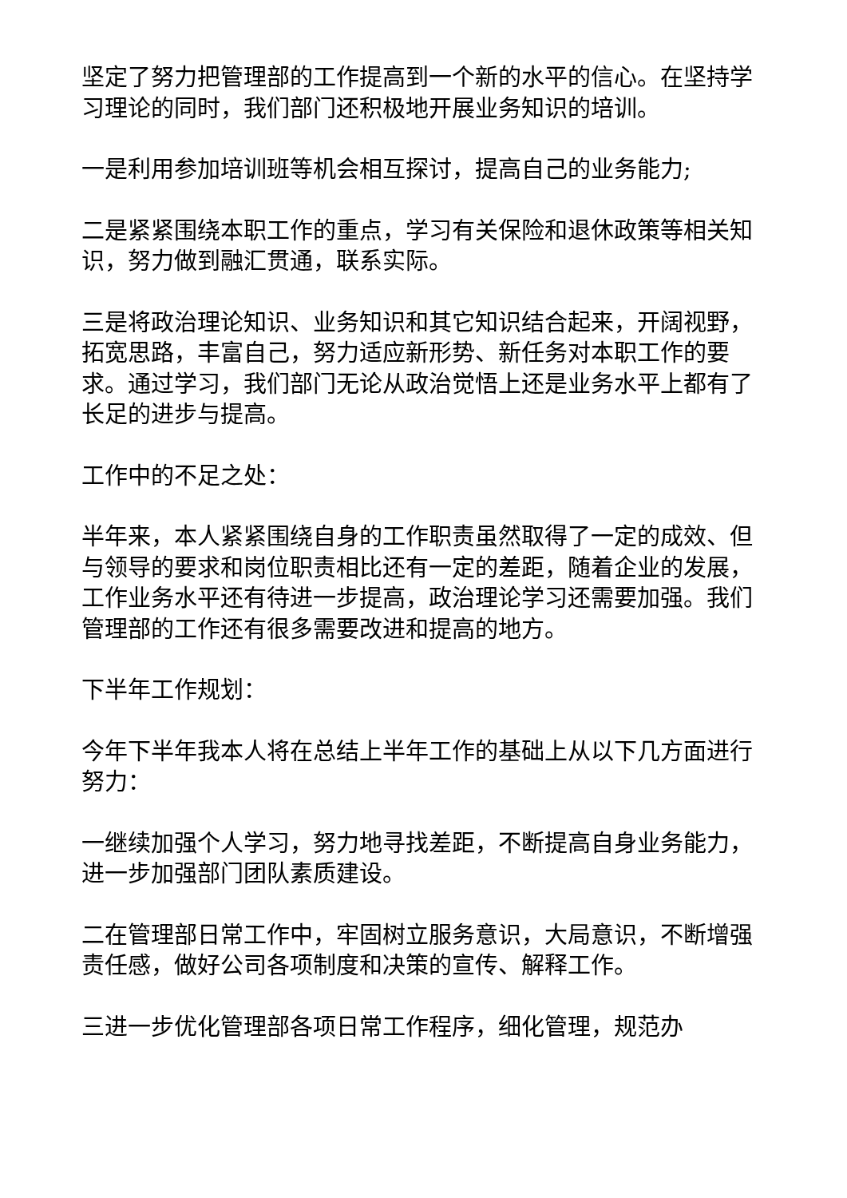坚定了努力把管理部的工作提高到一个新的水平的信心。在坚持学习理论的同时，我们部门还积极地开展业务知识的培训。
一是利用参加培训班等机会相互探讨，提高自己的业务能力;
二是紧紧围绕本职工作的重点，学习有关保险和退休政策等相关知识，努力做到融汇贯通，联系实际。
三是将政治理论知识、业务知识和其它知识结合起来，开阔视野，拓宽思路，丰富自己，努力适应新形势、新任务对本职工作的要求。通过学习，我们部门无论从政治觉悟上还是业务水平上都有了长足的进步与提高。
工作中的不足之处：
半年来，本人紧紧围绕自身的工作职责虽然取得了一定的成效、但与领导的要求和岗位职责相比还有一定的差距，随着企业的发展，工作业务水平还有待进一步提高，政治理论学习还需要加强。我们管理部的工作还有很多需要改进和提高的地方。
下半年工作规划：
今年下半年我本人将在总结上半年工作的基础上从以下几方面进行努力：
一继续加强个人学习，努力地寻找差距，不断提高自身业务能力，进一步加强部门团队素质建设。
二在管理部日常工作中，牢固树立服务意识，大局意识，不断增强责任感，做好公司各项制度和决策的宣传、解释工作。
三进一步优化管理部各项日常工作程序，细化管理，规范办